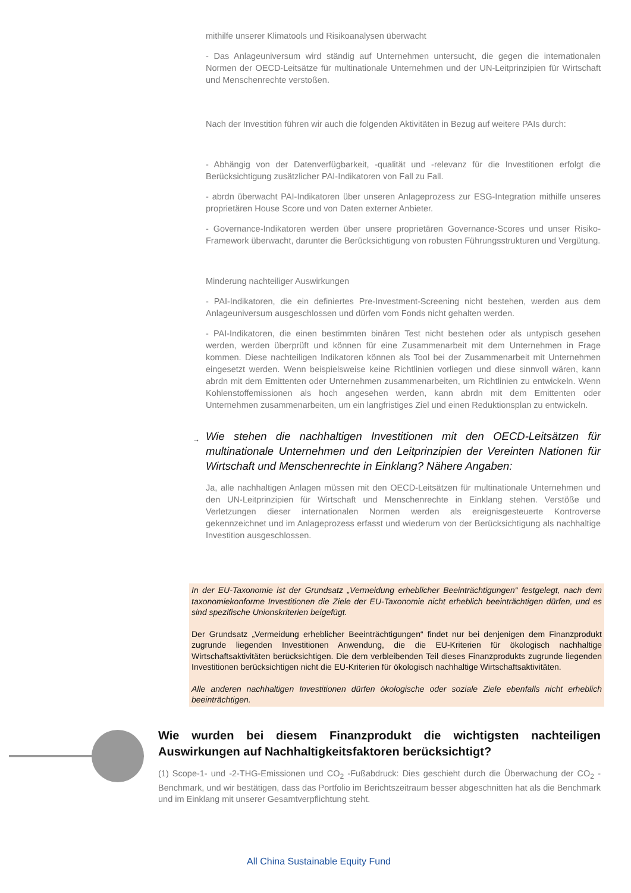mithilfe unserer Klimatools und Risikoanalysen überwacht
- Das Anlageuniversum wird ständig auf Unternehmen untersucht, die gegen die internationalen Normen der OECD-Leitsätze für multinationale Unternehmen und der UN-Leitprinzipien für Wirtschaft und Menschenrechte verstoßen.
Nach der Investition führen wir auch die folgenden Aktivitäten in Bezug auf weitere PAIs durch:
- Abhängig von der Datenverfügbarkeit, -qualität und -relevanz für die Investitionen erfolgt die Berücksichtigung zusätzlicher PAI-Indikatoren von Fall zu Fall.
- abrdn überwacht PAI-Indikatoren über unseren Anlageprozess zur ESG-Integration mithilfe unseres proprietären House Score und von Daten externer Anbieter.
- Governance-Indikatoren werden über unsere proprietären Governance-Scores und unser Risiko-Framework überwacht, darunter die Berücksichtigung von robusten Führungsstrukturen und Vergütung.
Minderung nachteiliger Auswirkungen
- PAI-Indikatoren, die ein definiertes Pre-Investment-Screening nicht bestehen, werden aus dem Anlageuniversum ausgeschlossen und dürfen vom Fonds nicht gehalten werden.
- PAI-Indikatoren, die einen bestimmten binären Test nicht bestehen oder als untypisch gesehen werden, werden überprüft und können für eine Zusammenarbeit mit dem Unternehmen in Frage kommen. Diese nachteiligen Indikatoren können als Tool bei der Zusammenarbeit mit Unternehmen eingesetzt werden. Wenn beispielsweise keine Richtlinien vorliegen und diese sinnvoll wären, kann abrdn mit dem Emittenten oder Unternehmen zusammenarbeiten, um Richtlinien zu entwickeln. Wenn Kohlenstoffemissionen als hoch angesehen werden, kann abrdn mit dem Emittenten oder Unternehmen zusammenarbeiten, um ein langfristiges Ziel und einen Reduktionsplan zu entwickeln.
→ Wie stehen die nachhaltigen Investitionen mit den OECD-Leitsätzen für multinationale Unternehmen und den Leitprinzipien der Vereinten Nationen für Wirtschaft und Menschenrechte in Einklang? Nähere Angaben:
Ja, alle nachhaltigen Anlagen müssen mit den OECD-Leitsätzen für multinationale Unternehmen und den UN-Leitprinzipien für Wirtschaft und Menschenrechte in Einklang stehen. Verstöße und Verletzungen dieser internationalen Normen werden als ereignisgesteuerte Kontroverse gekennzeichnet und im Anlageprozess erfasst und wiederum von der Berücksichtigung als nachhaltige Investition ausgeschlossen.
In der EU-Taxonomie ist der Grundsatz „Vermeidung erheblicher Beeinträchtigungen“ festgelegt, nach dem taxonomiekonforme Investitionen die Ziele der EU-Taxonomie nicht erheblich beeinträchtigen dürfen, und es sind spezifische Unionskriterien beigefügt.
Der Grundsatz „Vermeidung erheblicher Beeinträchtigungen“ findet nur bei denjenigen dem Finanzprodukt zugrunde liegenden Investitionen Anwendung, die die EU-Kriterien für ökologisch nachhaltige Wirtschaftsaktivitäten berücksichtigen. Die dem verbleibenden Teil dieses Finanzprodukts zugrunde liegenden Investitionen berücksichtigen nicht die EU-Kriterien für ökologisch nachhaltige Wirtschaftsaktivitäten.
Alle anderen nachhaltigen Investitionen dürfen ökologische oder soziale Ziele ebenfalls nicht erheblich beeinträchtigen.
Wie wurden bei diesem Finanzprodukt die wichtigsten nachteiligen Auswirkungen auf Nachhaltigkeitsfaktoren berücksichtigt?
(1) Scope-1- und -2-THG-Emissionen und CO<sub>2</sub> -Fußabdruck: Dies geschieht durch die Überwachung der CO<sub>2</sub> -Benchmark, und wir bestätigen, dass das Portfolio im Berichtszeitraum besser abgeschnitten hat als die Benchmark und im Einklang mit unserer Gesamtverpflichtung steht.
All China Sustainable Equity Fund